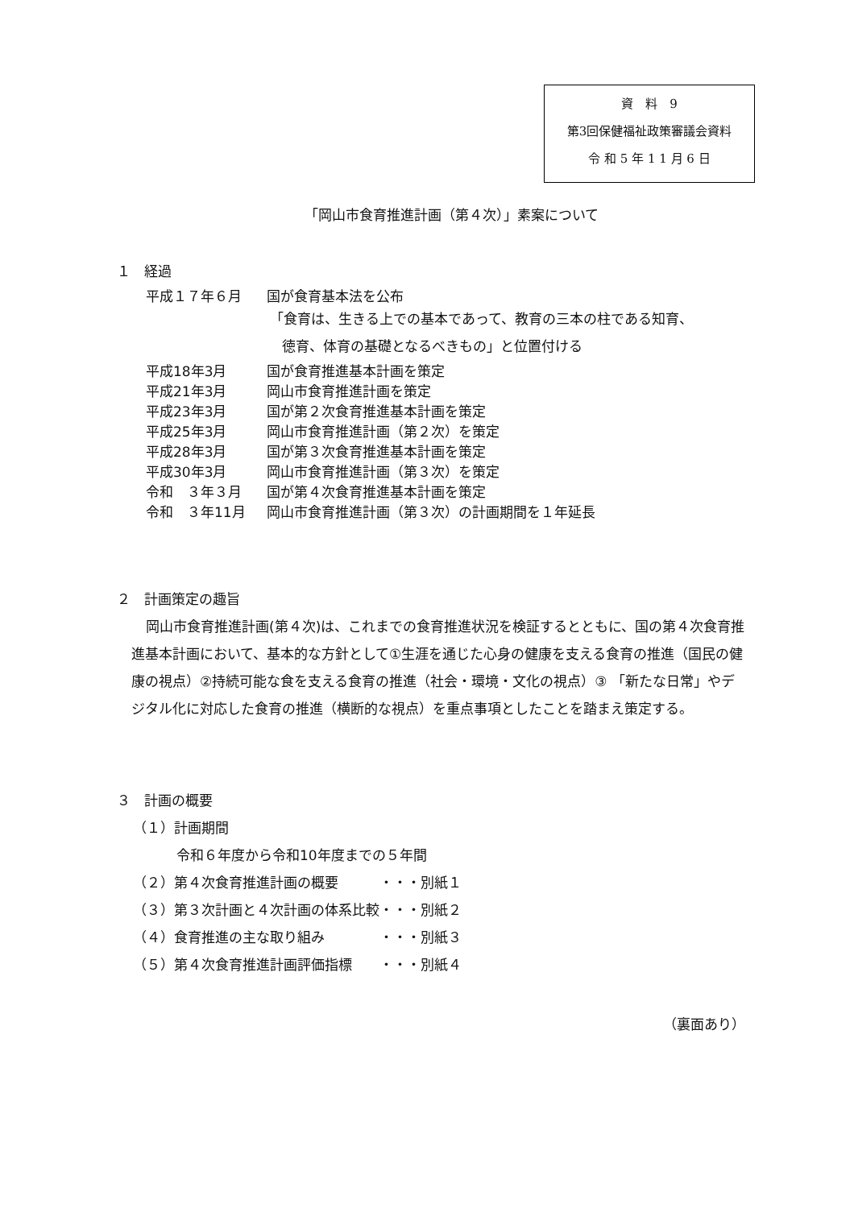資　料　9
第3回保健福祉政策審議会資料
令 和 5 年 1 1 月 6 日
「岡山市食育推進計画（第４次）」素案について
１　経過
平成１７年６月 国が食育基本法を公布
「食育は、生きる上での基本であって、教育の三本の柱である知育、
徳育、体育の基礎となるべきもの」と位置付ける
平成18年3月 国が食育推進基本計画を策定
平成21年3月 岡山市食育推進計画を策定
平成23年3月 国が第２次食育推進基本計画を策定
平成25年3月 岡山市食育推進計画（第２次）を策定
平成28年3月 国が第３次食育推進基本計画を策定
平成30年3月 岡山市食育推進計画（第３次）を策定
令和　３年３月 国が第４次食育推進基本計画を策定
令和　３年11月 岡山市食育推進計画（第３次）の計画期間を１年延長
２　計画策定の趣旨
岡山市食育推進計画(第４次)は、これまでの食育推進状況を検証するとともに、国の第４次食育推進基本計画において、基本的な方針として①生涯を通じた心身の健康を支える食育の推進（国民の健康の視点）②持続可能な食を支える食育の推進（社会・環境・文化の視点）③ 「新たな日常」やデジタル化に対応した食育の推進（横断的な視点）を重点事項としたことを踏まえ策定する。
３　計画の概要
（１）計画期間
令和６年度から令和10年度までの５年間
（２）第４次食育推進計画の概要　　　・・・別紙１
（３）第３次計画と４次計画の体系比較・・・別紙２
（４）食育推進の主な取り組み　　　　・・・別紙３
（５）第４次食育推進計画評価指標　　・・・別紙４
（裏面あり）